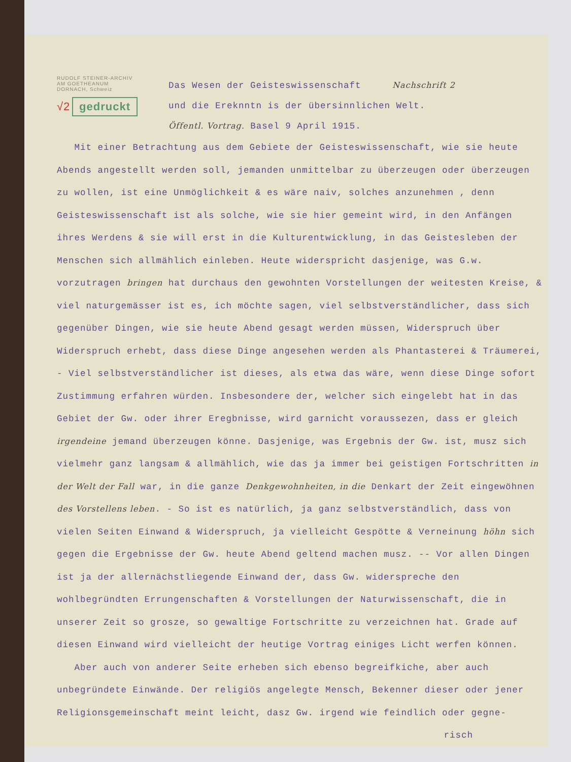RUDOLF STEINER-ARCHIV
AM GOETHEANUM
DORNACH, Schweiz
√2 gedruckt
Das Wesen der Geisteswissenschaft Nachschrift 2
und die Ereknntn is der übersinnlichen Welt.
Öffentl. Vortrag. Basel 9 April 1915.
Mit einer Betrachtung aus dem Gebiete der Geisteswissenschaft, wie sie heute Abends angestellt werden soll, jemanden unmittelbar zu überzeugen oder überzeugen zu wollen, ist eine Unmöglichkeit & es wäre naiv, solches anzunehmen , denn Geisteswissenschaft ist als solche, wie sie hier gemeint wird, in den Anfängen ihres Werdens & sie will erst in die Kulturentwicklung, in das Geistesleben der Menschen sich allmählich einleben. Heute widerspricht dasjenige, was G.w. vorzutragen bringen hat durchaus den gewohnten Vorstellungen der weitesten Kreise, & viel naturgemässer ist es, ich möchte sagen, viel selbstverständlicher, dass sich gegenüber Dingen, wie sie heute Abend gesagt werden müssen, Widerspruch über Widerspruch erhebt, dass diese Dinge angesehen werden als Phantasterei & Träumerei, - Viel selbstverständlicher ist dieses, als etwa das wäre, wenn diese Dinge sofort Zustimmung erfahren würden. Insbesondere der, welcher sich eingelebt hat in das Gebiet der Gw. oder ihrer Eregbnisse, wird garnicht voraussezen, dass er gleich irgendeine jemand überzeugen könne. Dasjenige, was Ergebnis der Gw. ist, musz sich vielmehr ganz langsam & allmählich, wie das ja immer bei geistigen Fortschritten in der Welt der Fall war, in die ganze Denkgewohnheiten, in die Denkart der Zeit eingewöhnen des Vorstellens leben. - So ist es natürlich, ja ganz selbstverständlich, dass von vielen Seiten Einwand & Widerspruch, ja vielleicht Gespötte & Verneinung höhn sich gegen die Ergebnisse der Gw. heute Abend geltend machen musz. -- Vor allen Dingen ist ja der allernächstliegende Einwand der, dass Gw. widerspreche den wohlbegründten Errungenschaften & Vorstellungen der Naturwissenschaft, die in unserer Zeit so grosze, so gewaltige Fortschritte zu verzeichnen hat. Grade auf diesen Einwand wird vielleicht der heutige Vortrag einiges Licht werfen können.
Aber auch von anderer Seite erheben sich ebenso begreifkiche, aber auch unbegründete Einwände. Der religiös angelegte Mensch, Bekenner dieser oder jener Religionsgemeinschaft meint leicht, dasz Gw. irgend wie feindlich oder gegne-
risch